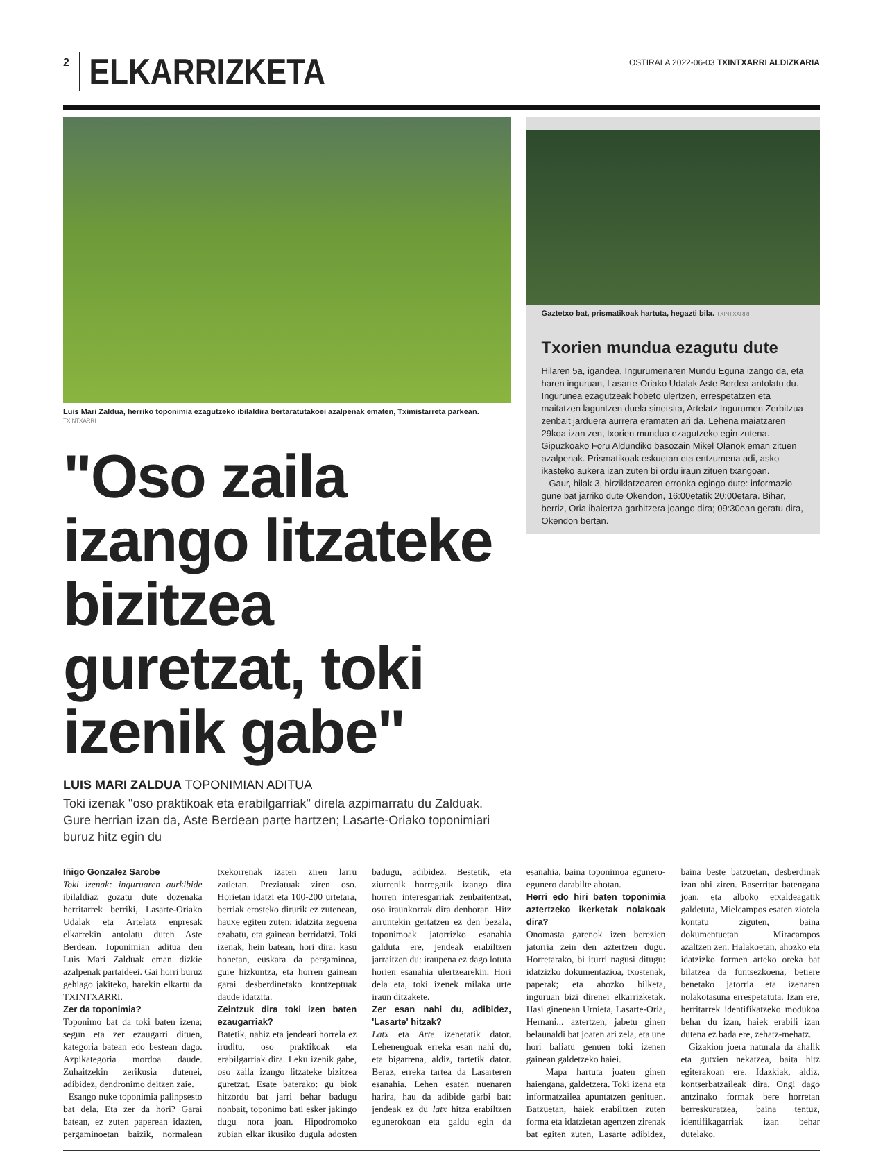2 ELKARRIZKETA
OSTIRALA 2022-06-03 TXINTXARRI ALDIZKARIA
Luis Mari Zaldua, herriko toponimia ezagutzeko ibilaldira bertaratutakoei azalpenak ematen, Tximistarreta parkean. TXINTXARRI
"Oso zaila izango litzateke bizitzea guretzat, toki izenik gabe"
LUIS MARI ZALDUA TOPONIMIAN ADITUA
Toki izenak "oso praktikoak eta erabilgarriak" direla azpimarratu du Zalduak. Gure herrian izan da, Aste Berdean parte hartzen; Lasarte-Oriako toponimiari buruz hitz egin du
Gaztetxo bat, prismatikoak hartuta, hegazti bila. TXINTXARRI
Txorien mundua ezagutu dute
Hilaren 5a, igandea, Ingurumenaren Mundu Eguna izango da, eta haren inguruan, Lasarte-Oriako Udalak Aste Berdea antolatu du. Ingurunea ezagutzeak hobeto ulertzen, errespetatzen eta maitatzen laguntzen duela sinetsita, Artelatz Ingurumen Zerbitzua zenbait jarduera aurrera eramaten ari da. Lehena maiatzaren 29koa izan zen, txorien mundua ezagutzeko egin zutena. Gipuzkoako Foru Aldundiko basozain Mikel Olanok eman zituen azalpenak. Prismatikoak eskuetan eta entzumena adi, asko ikasteko aukera izan zuten bi ordu iraun zituen txangoan.
Gaur, hilak 3, birziklatzearen erronka egingo dute: informazio gune bat jarriko dute Okendon, 16:00etatik 20:00etara. Bihar, berriz, Oria ibaiertza garbitzera joango dira; 09:30ean geratu dira, Okendon bertan.
Iñigo Gonzalez Sarobe
Toki izenak: inguruaren aurkibide ibilaldiaz gozatu dute dozenaka herritarrek berriki, Lasarte-Oriako Udalak eta Artelatz enpresak elkarrekin antolatu duten Aste Berdean. Toponimian aditua den Luis Mari Zalduak eman dizkie azalpenak partaideei. Gai horri buruz gehiago jakiteko, harekin elkartu da TXINTXARRI.
Zer da toponimia?
Toponimo bat da toki baten izena; segun eta zer ezaugarri dituen, kategoria batean edo bestean dago. Azpikategoria mordoa daude. Zuhaitzekin zerikusia dutenei, adibidez, dendronimo deitzen zaie.
Esango nuke toponimia palinpsesto bat dela. Eta zer da hori? Garai batean, ez zuten paperean idazten, pergaminoetan baizik, normalean txekorrenak izaten ziren larru zatietan. Preziatuak ziren oso. Horietan idatzi eta 100-200 urtetara, berriak erosteko dirurik ez zutenean, hauxe egiten zuten: idatzita zegoena ezabatu, eta gainean berridatzi. Toki izenak, hein batean, hori dira: kasu honetan, euskara da pergaminoa, gure hizkuntza, eta horren gainean garai desberdinetako kontzeptuak daude idatzita.
Zeintzuk dira toki izen baten ezaugarriak?
Batetik, nahiz eta jendeari horrela ez iruditu, oso praktikoak eta erabilgarriak dira. Leku izenik gabe, oso zaila izango litzateke bizitzea guretzat. Esate baterako: gu biok hitzordu bat jarri behar badugu nonbait, toponimo bati esker jakingo dugu nora joan. Hipodromoko zubian elkar ikusiko dugula adosten badugu, adibidez. Bestetik, eta ziurrenik horregatik izango dira horren interesgarriak zenbaitentzat, oso iraunkorrak dira denboran. Hitz arruntekin gertatzen ez den bezala, toponimoak jatorrizko esanahia galduta ere, jendeak erabiltzen jarraitzen du: iraupena ez dago lotuta horien esanahia ulertzearekin. Hori dela eta, toki izenek milaka urte iraun ditzakete.
Zer esan nahi du, adibidez, 'Lasarte' hitzak?
Latx eta Arte izenetatik dator. Lehenengoak erreka esan nahi du, eta bigarrena, aldiz, tartetik dator. Beraz, erreka tartea da Lasarteren esanahia. Lehen esaten nuenaren harira, hau da adibide garbi bat: jendeak ez du latx hitza erabiltzen egunerokoan eta galdu egin da esanahia, baina toponimoa egunero-egunero darabilte ahotan.
Herri edo hiri baten toponimia aztertzeko ikerketak nolakoak dira?
Onomasta garenok izen berezien jatorria zein den aztertzen dugu. Horretarako, bi iturri nagusi ditugu: idatzizko dokumentazioa, txostenak, paperak; eta ahozko bilketa, inguruan bizi direnei elkarrizketak. Hasi ginenean Urnieta, Lasarte-Oria, Hernani... aztertzen, jabetu ginen belaunaldi bat joaten ari zela, eta une hori baliatu genuen toki izenen gainean galdetzeko haiei.
Mapa hartuta joaten ginen haiengana, galdetzera. Toki izena eta informatzailea apuntatzen genituen. Batzuetan, haiek erabiltzen zuten forma eta idatzietan agertzen zirenak bat egiten zuten, Lasarte adibidez, baina beste batzuetan, desberdinak izan ohi ziren. Baserritar batengana joan, eta alboko etxaldeagatik galdetuta, Mielcampos esaten ziotela kontatu ziguten, baina dokumentuetan Miracampos azaltzen zen. Halakoetan, ahozko eta idatzizko formen arteko oreka bat bilatzea da funtsezkoena, betiere benetako jatorria eta izenaren nolakotasuna errespetatuta. Izan ere, herritarrek identifikatzeko modukoa behar du izan, haiek erabili izan dutena ez bada ere, zehatz-mehatz.
Gizakion joera naturala da ahalik eta gutxien nekatzea, baita hitz egiterakoan ere. Idazkiak, aldiz, kontserbatzaileak dira. Ongi dago antzinako formak bere horretan berreskuratzea, baina tentuz, identifikagarriak izan behar dutelako.